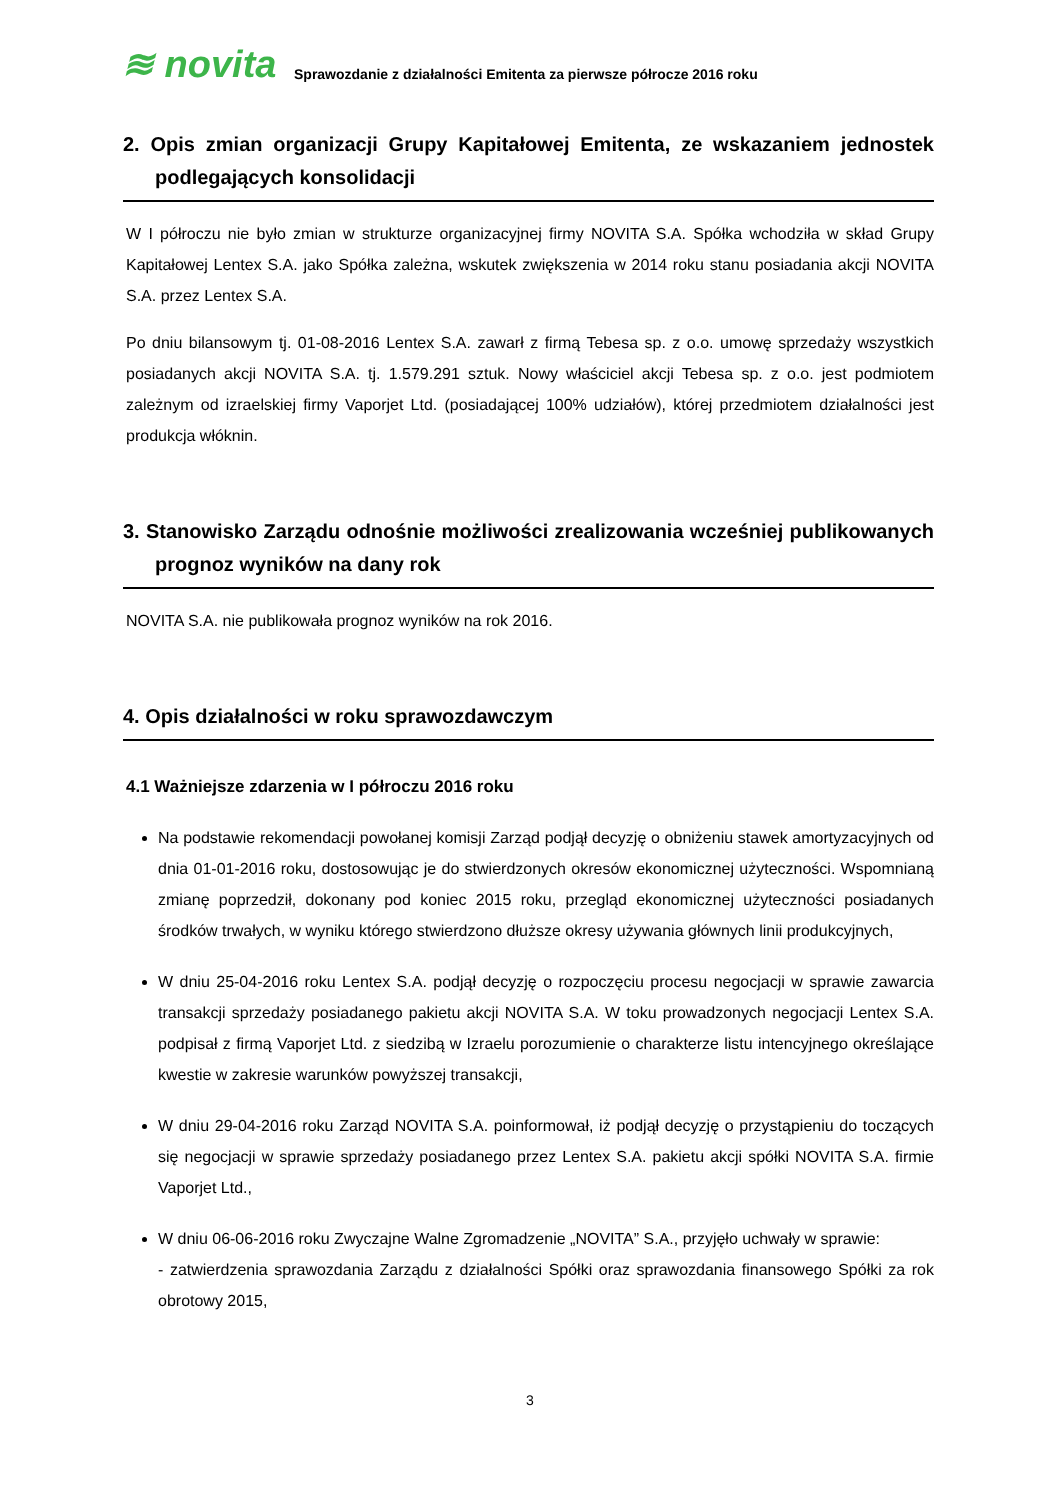≋ novita
Sprawozdanie z działalności Emitenta za pierwsze półrocze 2016 roku
2. Opis zmian organizacji Grupy Kapitałowej Emitenta, ze wskazaniem jednostek podlegających konsolidacji
W I półroczu nie było zmian w strukturze organizacyjnej firmy NOVITA S.A. Spółka wchodziła w skład Grupy Kapitałowej Lentex S.A. jako Spółka zależna, wskutek zwiększenia w 2014 roku stanu posiadania akcji NOVITA S.A. przez Lentex S.A.
Po dniu bilansowym tj. 01-08-2016 Lentex S.A. zawarł z firmą Tebesa sp. z o.o. umowę sprzedaży wszystkich posiadanych akcji NOVITA S.A. tj. 1.579.291 sztuk. Nowy właściciel akcji Tebesa sp. z o.o. jest podmiotem zależnym od izraelskiej firmy Vaporjet Ltd. (posiadającej 100% udziałów), której przedmiotem działalności jest produkcja włóknin.
3. Stanowisko Zarządu odnośnie możliwości zrealizowania wcześniej publikowanych prognoz wyników na dany rok
NOVITA S.A. nie publikowała prognoz wyników na rok 2016.
4. Opis działalności w roku sprawozdawczym
4.1 Ważniejsze zdarzenia w I półroczu 2016 roku
Na podstawie rekomendacji powołanej komisji Zarząd podjął decyzję o obniżeniu stawek amortyzacyjnych od dnia 01-01-2016 roku, dostosowując je do stwierdzonych okresów ekonomicznej użyteczności. Wspomnianą zmianę poprzedził, dokonany pod koniec 2015 roku, przegląd ekonomicznej użyteczności posiadanych środków trwałych, w wyniku którego stwierdzono dłuższe okresy używania głównych linii produkcyjnych,
W dniu 25-04-2016 roku Lentex S.A. podjął decyzję o rozpoczęciu procesu negocjacji w sprawie zawarcia transakcji sprzedaży posiadanego pakietu akcji NOVITA S.A. W toku prowadzonych negocjacji Lentex S.A. podpisał z firmą Vaporjet Ltd. z siedzibą w Izraelu porozumienie o charakterze listu intencyjnego określające kwestie w zakresie warunków powyższej transakcji,
W dniu 29-04-2016 roku Zarząd NOVITA S.A. poinformował, iż podjął decyzję o przystąpieniu do toczących się negocjacji w sprawie sprzedaży posiadanego przez Lentex S.A. pakietu akcji spółki NOVITA S.A. firmie Vaporjet Ltd.,
W dniu 06-06-2016 roku Zwyczajne Walne Zgromadzenie „NOVITA” S.A., przyjęło uchwały w sprawie:
- zatwierdzenia sprawozdania Zarządu z działalności Spółki oraz sprawozdania finansowego Spółki za rok obrotowy 2015,
3